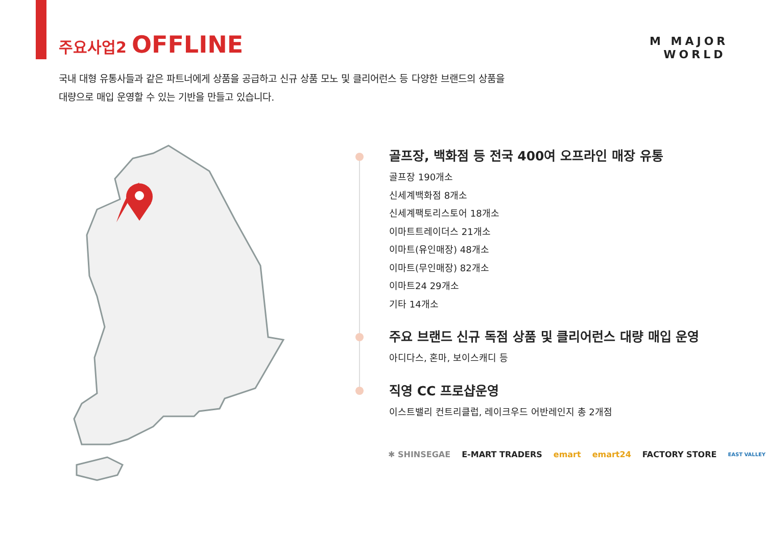주요사업2 OFFLINE
M MAJOR
WORLD
국내 대형 유통사들과 같은 파트너에게 상품을 공급하고 신규 상품 모노 및 클리어런스 등 다양한 브랜드의 상품을
대량으로 매입 운영할 수 있는 기반을 만들고 있습니다.
골프장, 백화점 등 전국 400여 오프라인 매장 유통
골프장 190개소
신세계백화점 8개소
신세계팩토리스토어 18개소
이마트트레이더스 21개소
이마트(유인매장) 48개소
이마트(무인매장) 82개소
이마트24 29개소
기타 14개소
주요 브랜드 신규 독점 상품 및 클리어런스 대량 매입 운영
아디다스, 혼마, 보이스캐디 등
직영 CC 프로샵운영
이스트밸리 컨트리클럽, 레이크우드 어반레인지 총 2개점
✱ SHINSEGAE E-MART TRADERS emart emart24 FACTORY STORE EAST VALLEY